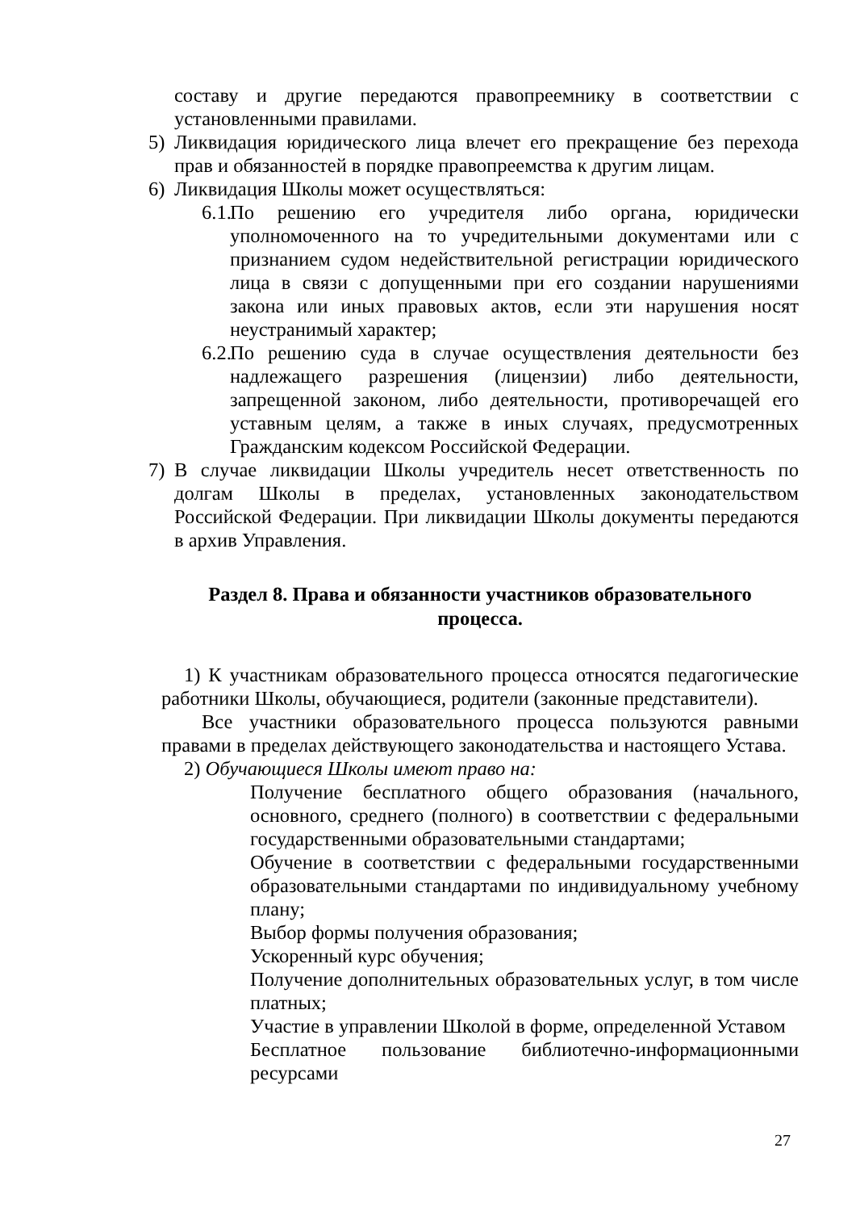составу и другие передаются правопреемнику в соответствии с установленными правилами.
5) Ликвидация юридического лица влечет его прекращение без перехода прав и обязанностей в порядке правопреемства к другим лицам.
6) Ликвидация Школы может осуществляться:
6.1.
По решению его учредителя либо органа, юридически уполномоченного на то учредительными документами или с признанием судом недействительной регистрации юридического лица в связи с допущенными при его создании нарушениями закона или иных правовых актов, если эти нарушения носят неустранимый характер;
6.2.
По решению суда в случае осуществления деятельности без надлежащего разрешения (лицензии) либо деятельности, запрещенной законом, либо деятельности, противоречащей его уставным целям, а также в иных случаях, предусмотренных Гражданским кодексом Российской Федерации.
7) В случае ликвидации Школы учредитель несет ответственность по долгам Школы в пределах, установленных законодательством Российской Федерации. При ликвидации Школы документы передаются в архив Управления.
Раздел 8. Права и обязанности участников образовательного процесса.
1) К участникам образовательного процесса относятся педагогические работники Школы, обучающиеся, родители (законные представители).
Все участники образовательного процесса пользуются равными правами в пределах действующего законодательства и настоящего Устава.
2) Обучающиеся Школы имеют право на:
Получение бесплатного общего образования (начального, основного, среднего (полного) в соответствии с федеральными государственными образовательными стандартами;
Обучение в соответствии с федеральными государственными образовательными стандартами по индивидуальному учебному плану;
Выбор формы получения образования;
Ускоренный курс обучения;
Получение дополнительных образовательных услуг, в том числе платных;
Участие в управлении Школой в форме, определенной Уставом
Бесплатное пользование библиотечно-информационными ресурсами
27